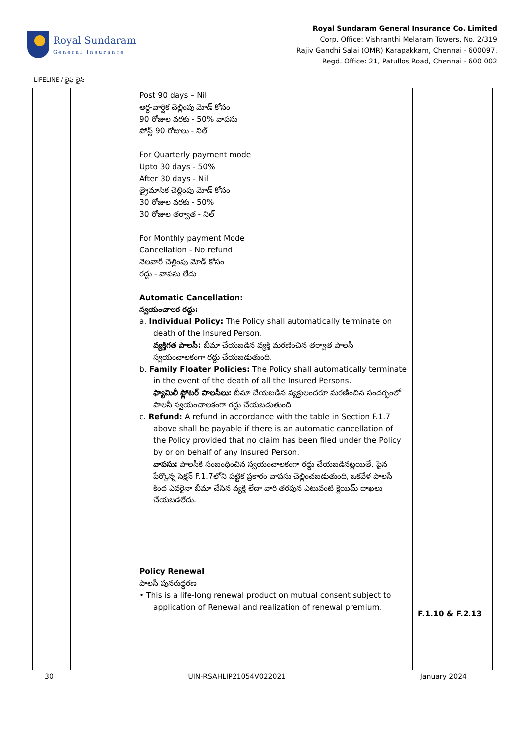Royal Sundaram
General Insurance
Royal Sundaram General Insurance Co. Limited
Corp. Office: Vishranthi Melaram Towers, No. 2/319
Rajiv Gandhi Salai (OMR) Karapakkam, Chennai - 600097.
Regd. Office: 21, Patullos Road, Chennai - 600 002
LIFELINE / లైఫ్ లైన్
| | | Post 90 days – Nil అర్ధ-వార్షిక చెల్లింపు మోడ్ కోసం 90 రోజుల వరకు - 50% వాపసు పోస్ట్ 90 రోజులు - నిల్ For Quarterly payment mode Upto 30 days - 50% After 30 days - Nil త్రైమాసిక చెల్లింపు మోడ్ కోసం 30 రోజుల వరకు - 50% 30 రోజుల తర్వాత - నిల్ For Monthly payment Mode Cancellation - No refund నెలవారీ చెల్లింపు మోడ్ కోసం రద్దు - వాపసు లేదు Automatic Cancellation: స్వయంచాలక రద్దు: a. Individual Policy: The Policy shall automatically terminate on death of the Insured Person. వ్యక్తిగత పాలసీ: బీమా చేయబడిన వ్యక్తి మరణించిన తర్వాత పాలసీ స్వయంచాలకంగా రద్దు చేయబడుతుంది. b. Family Floater Policies: The Policy shall automatically terminate in the event of the death of all the Insured Persons. ఫ్యామిలీ ఫ్లోటర్ పాలసీలు: బీమా చేయబడిన వ్యక్తులందరూ మరణించిన సందర్భంలో పాలసీ స్వయంచాలకంగా రద్దు చేయబడుతుంది. c. Refund: A refund in accordance with the table in Section F.1.7 above shall be payable if there is an automatic cancellation of the Policy provided that no claim has been filed under the Policy by or on behalf of any Insured Person. వాపసు: పాలసీకి సంబంధించిన స్వయంచాలకంగా రద్దు చేయబడినట్లయితే, పైన పేర్కొన్న సెక్షన్ F.1.7లోని పట్టిక ప్రకారం వాపసు చెల్లించబడుతుంది, ఒకవేళ పాలసీ కింద ఎవరైనా బీమా చేసిన వ్యక్తి లేదా వారి తరపున ఎటువంటి క్లెయిమ్ దాఖలు చేయబడలేదు. Policy Renewal పాలసీ పునరుద్ధరణ • This is a life-long renewal product on mutual consent subject to application of Renewal and realization of renewal premium. | F.1.10 & F.2.13 |
30 UIN-RSAHLIP21054V022021 January 2024